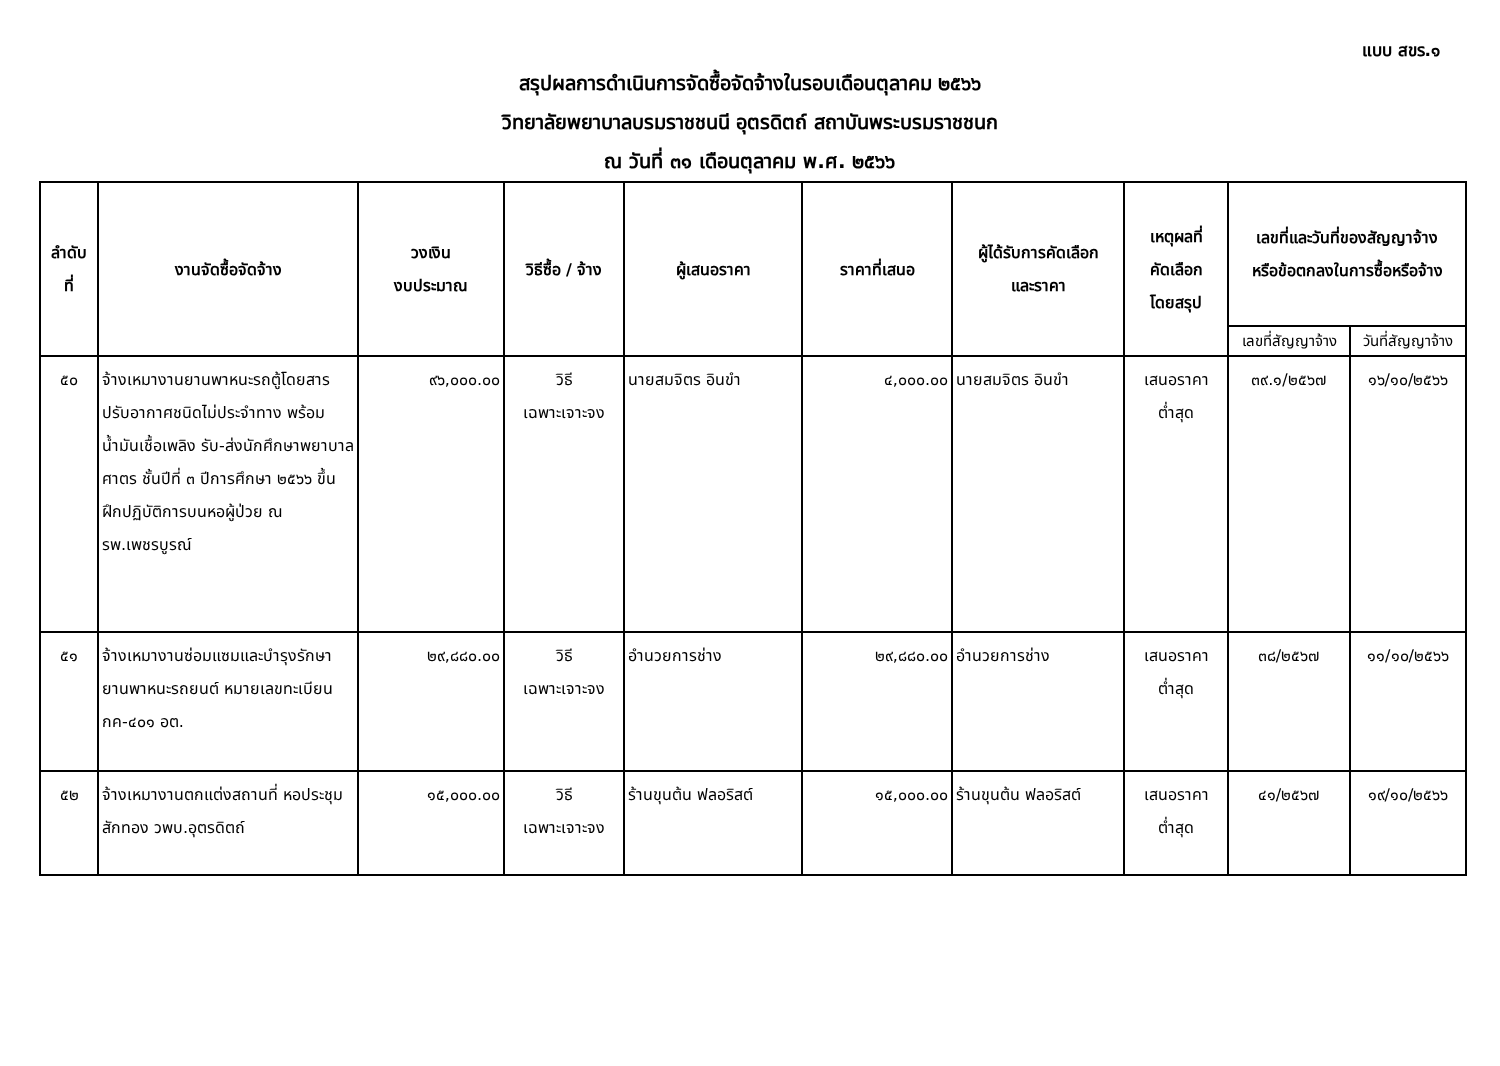แบบ สขร.๑
สรุปผลการดำเนินการจัดซื้อจัดจ้างในรอบเดือนตุลาคม ๒๕๖๖
วิทยาลัยพยาบาลบรมราชชนนี อุตรดิตถ์ สถาบันพระบรมราชชนก
ณ วันที่ ๓๑ เดือนตุลาคม พ.ศ. ๒๕๖๖
| ลำดับ ที่ | งานจัดซื้อจัดจ้าง | วงเงิน งบประมาณ | วิธีซื้อ / จ้าง | ผู้เสนอราคา | ราคาที่เสนอ | ผู้ได้รับการคัดเลือก และราคา | เหตุผลที่ คัดเลือก โดยสรุป | เลขที่และวันที่ของสัญญาจ้าง หรือข้อตกลงในการซื้อหรือจ้าง | |
| --- | --- | --- | --- | --- | --- | --- | --- | --- | --- |
| | | | | | | | | เลขที่สัญญาจ้าง | วันที่สัญญาจ้าง |
| ๕๐ | จ้างเหมางานยานพาหนะรถตู้โดยสารปรับอากาศชนิดไม่ประจำทาง พร้อมน้ำมันเชื้อเพลิง รับ-ส่งนักศึกษาพยาบาลศาตร ชั้นปีที่ ๓ ปีการศึกษา ๒๕๖๖ ขึ้นฝึกปฏิบัติการบนหอผู้ป่วย ณ รพ.เพชรบูรณ์ | ๙๖,๐๐๐.๐๐ | วิธี เฉพาะเจาะจง | นายสมจิตร อินขำ | ๔,๐๐๐.๐๐ | นายสมจิตร อินขำ | เสนอราคา ต่ำสุด | ๓๙.๑/๒๕๖๗ | ๑๖/๑๐/๒๕๖๖ |
| ๕๑ | จ้างเหมางานซ่อมแซมและบำรุงรักษายานพาหนะรถยนต์ หมายเลขทะเบียน กค-๔๐๑ อต. | ๒๙,๘๘๐.๐๐ | วิธี เฉพาะเจาะจง | อำนวยการช่าง | ๒๙,๘๘๐.๐๐ | อำนวยการช่าง | เสนอราคา ต่ำสุด | ๓๘/๒๕๖๗ | ๑๑/๑๐/๒๕๖๖ |
| ๕๒ | จ้างเหมางานตกแต่งสถานที่ หอประชุมสักทอง วพบ.อุตรดิตถ์ | ๑๕,๐๐๐.๐๐ | วิธี เฉพาะเจาะจง | ร้านขุนต้น ฟลอริสต์ | ๑๕,๐๐๐.๐๐ | ร้านขุนต้น ฟลอริสต์ | เสนอราคา ต่ำสุด | ๔๑/๒๕๖๗ | ๑๙/๑๐/๒๕๖๖ |